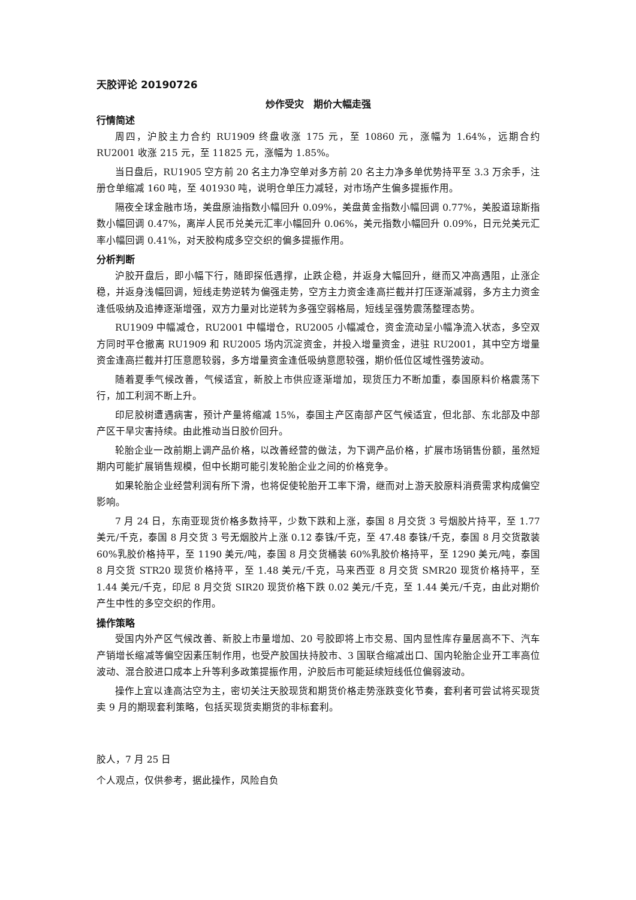天胶评论 20190726
炒作受灾　期价大幅走强
行情简述
周四，沪胶主力合约 RU1909 终盘收涨 175 元，至 10860 元，涨幅为 1.64%，远期合约 RU2001 收涨 215 元，至 11825 元，涨幅为 1.85%。
当日盘后，RU1905 空方前 20 名主力净空单对多方前 20 名主力净多单优势持平至 3.3 万余手，注册仓单缩减 160 吨，至 401930 吨，说明仓单压力减轻，对市场产生偏多提振作用。
隔夜全球金融市场，美盘原油指数小幅回升 0.09%，美盘黄金指数小幅回调 0.77%，美股道琼斯指数小幅回调 0.47%，离岸人民币兑美元汇率小幅回升 0.06%，美元指数小幅回升 0.09%，日元兑美元汇率小幅回调 0.41%，对天胶构成多空交织的偏多提振作用。
分析判断
沪胶开盘后，即小幅下行，随即探低遇撑，止跌企稳，并返身大幅回升，继而又冲高遇阻，止涨企稳，并返身浅幅回调，短线走势逆转为偏强走势，空方主力资金逢高拦截并打压逐渐减弱，多方主力资金逢低吸纳及追捧逐渐增强，双方力量对比逆转为多强空弱格局，短线呈强势震荡整理态势。
RU1909 中幅减仓，RU2001 中幅增仓，RU2005 小幅减仓，资金流动呈小幅净流入状态，多空双方同时平仓撤离 RU1909 和 RU2005 场内沉淀资金，并投入增量资金，进驻 RU2001，其中空方增量资金逢高拦截并打压意愿较弱，多方增量资金逢低吸纳意愿较强，期价低位区域性强势波动。
随着夏季气候改善，气候适宜，新胶上市供应逐渐增加，现货压力不断加重，泰国原料价格震荡下行，加工利润不断上升。
印尼胶树遭遇病害，预计产量将缩减 15%，泰国主产区南部产区气候适宜，但北部、东北部及中部产区干旱灾害持续。由此推动当日胶价回升。
轮胎企业一改前期上调产品价格，以改善经营的做法，为下调产品价格，扩展市场销售份额，虽然短期内可能扩展销售规模，但中长期可能引发轮胎企业之间的价格竞争。
如果轮胎企业经营利润有所下滑，也将促使轮胎开工率下滑，继而对上游天胶原料消费需求构成偏空影响。
7 月 24 日，东南亚现货价格多数持平，少数下跌和上涨，泰国 8 月交货 3 号烟胶片持平，至 1.77 美元/千克，泰国 8 月交货 3 号无烟胶片上涨 0.12 泰铢/千克，至 47.48 泰铢/千克，泰国 8 月交货散装 60%乳胶价格持平，至 1190 美元/吨，泰国 8 月交货桶装 60%乳胶价格持平，至 1290 美元/吨，泰国 8 月交货 STR20 现货价格持平，至 1.48 美元/千克，马来西亚 8 月交货 SMR20 现货价格持平，至 1.44 美元/千克，印尼 8 月交货 SIR20 现货价格下跌 0.02 美元/千克，至 1.44 美元/千克，由此对期价产生中性的多空交织的作用。
操作策略
受国内外产区气候改善、新胶上市量增加、20 号胶即将上市交易、国内显性库存量居高不下、汽车产销增长缩减等偏空因素压制作用，也受产胶国扶持胶市、3 国联合缩减出口、国内轮胎企业开工率高位波动、混合胶进口成本上升等利多政策提振作用，沪胶后市可能延续短线低位偏弱波动。
操作上宜以逢高沽空为主，密切关注天胶现货和期货价格走势涨跌变化节奏，套利者可尝试将买现货卖 9 月的期现套利策略，包括买现货卖期货的非标套利。
胶人，7 月 25 日
个人观点，仅供参考，据此操作，风险自负